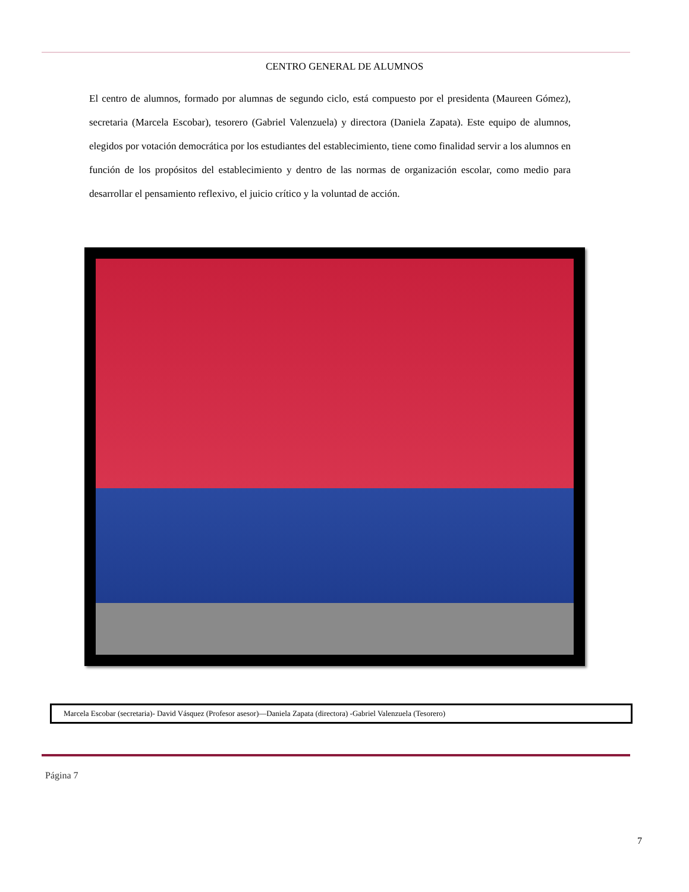CENTRO GENERAL DE ALUMNOS
El centro de alumnos, formado por alumnas de segundo ciclo, está compuesto por el presidenta (Maureen Gómez), secretaria (Marcela Escobar), tesorero (Gabriel Valenzuela) y directora (Daniela Zapata). Este equipo de alumnos, elegidos por votación democrática por los estudiantes del establecimiento, tiene como finalidad servir a los alumnos en función de los propósitos del establecimiento y dentro de las normas de organización escolar, como medio para desarrollar el pensamiento reflexivo, el juicio crítico y la voluntad de acción.
Marcela Escobar (secretaria)- David Vásquez (Profesor asesor)—Daniela Zapata (directora) -Gabriel Valenzuela (Tesorero)
Página 7
7